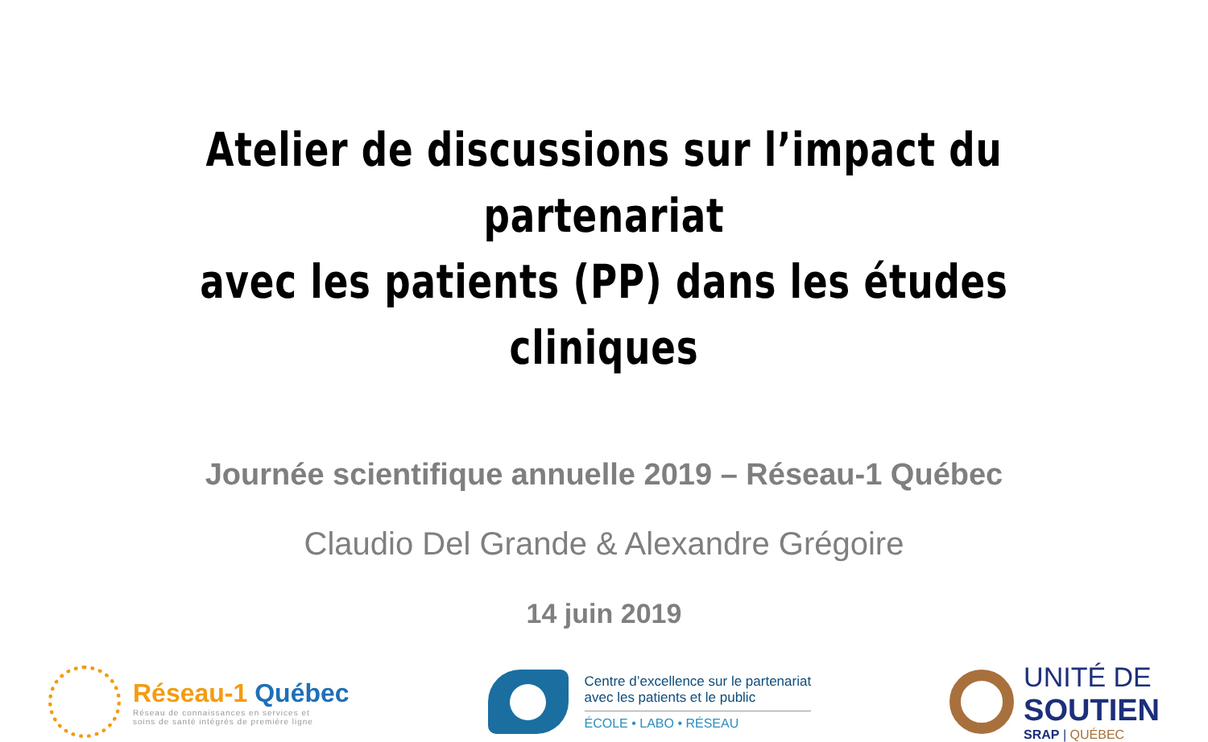Atelier de discussions sur l’impact du partenariat
avec les patients (PP) dans les études cliniques
Journée scientifique annuelle 2019 – Réseau-1 Québec
Claudio Del Grande & Alexandre Grégoire
14 juin 2019
Réseau-1 Québec
Réseau de connaissances en services et
soins de santé intégrés de première ligne
Centre d’excellence sur le partenariat
avec les patients et le public
ÉCOLE • LABO • RÉSEAU
UNITÉ DE
SOUTIEN
SRAP | QUÉBEC